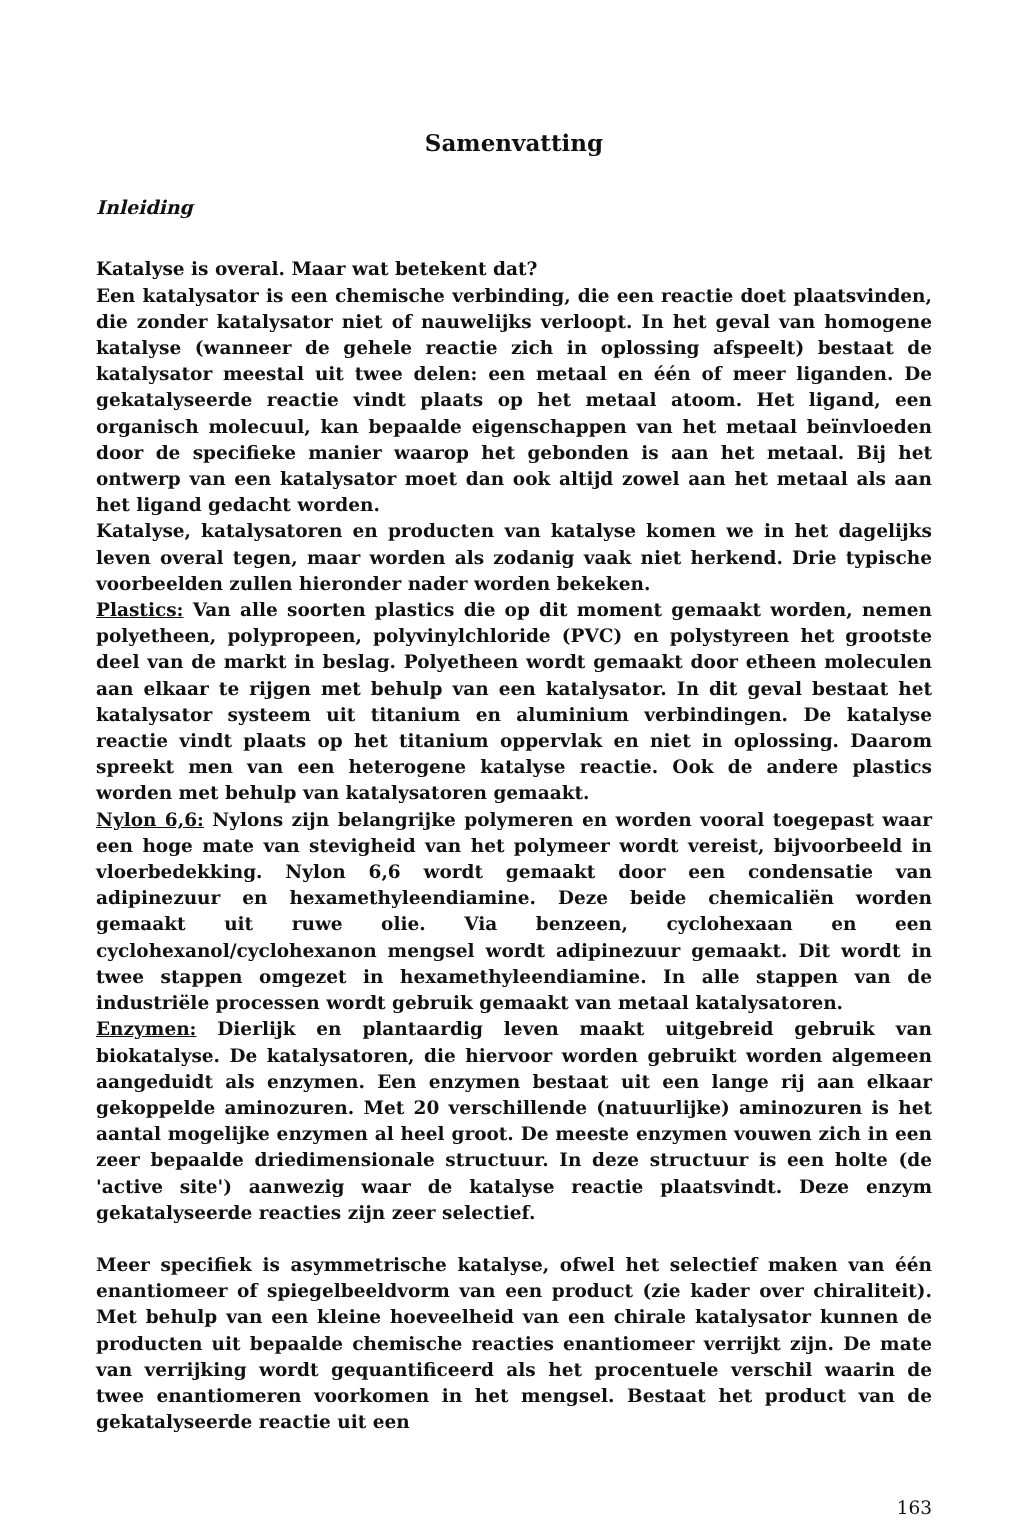Samenvatting
Inleiding
Katalyse is overal. Maar wat betekent dat?
Een katalysator is een chemische verbinding, die een reactie doet plaatsvinden, die zonder katalysator niet of nauwelijks verloopt. In het geval van homogene katalyse (wanneer de gehele reactie zich in oplossing afspeelt) bestaat de katalysator meestal uit twee delen: een metaal en één of meer liganden. De gekatalyseerde reactie vindt plaats op het metaal atoom. Het ligand, een organisch molecuul, kan bepaalde eigenschappen van het metaal beïnvloeden door de specifieke manier waarop het gebonden is aan het metaal. Bij het ontwerp van een katalysator moet dan ook altijd zowel aan het metaal als aan het ligand gedacht worden.
Katalyse, katalysatoren en producten van katalyse komen we in het dagelijks leven overal tegen, maar worden als zodanig vaak niet herkend. Drie typische voorbeelden zullen hieronder nader worden bekeken.
Plastics: Van alle soorten plastics die op dit moment gemaakt worden, nemen polyetheen, polypropeen, polyvinylchloride (PVC) en polystyreen het grootste deel van de markt in beslag. Polyetheen wordt gemaakt door etheen moleculen aan elkaar te rijgen met behulp van een katalysator. In dit geval bestaat het katalysator systeem uit titanium en aluminium verbindingen. De katalyse reactie vindt plaats op het titanium oppervlak en niet in oplossing. Daarom spreekt men van een heterogene katalyse reactie. Ook de andere plastics worden met behulp van katalysatoren gemaakt.
Nylon 6,6: Nylons zijn belangrijke polymeren en worden vooral toegepast waar een hoge mate van stevigheid van het polymeer wordt vereist, bijvoorbeeld in vloerbedekking. Nylon 6,6 wordt gemaakt door een condensatie van adipinezuur en hexamethyleendiamine. Deze beide chemicaliën worden gemaakt uit ruwe olie. Via benzeen, cyclohexaan en een cyclohexanol/cyclohexanon mengsel wordt adipinezuur gemaakt. Dit wordt in twee stappen omgezet in hexamethyleendiamine. In alle stappen van de industriële processen wordt gebruik gemaakt van metaal katalysatoren.
Enzymen: Dierlijk en plantaardig leven maakt uitgebreid gebruik van biokatalyse. De katalysatoren, die hiervoor worden gebruikt worden algemeen aangeduidt als enzymen. Een enzymen bestaat uit een lange rij aan elkaar gekoppelde aminozuren. Met 20 verschillende (natuurlijke) aminozuren is het aantal mogelijke enzymen al heel groot. De meeste enzymen vouwen zich in een zeer bepaalde driedimensionale structuur. In deze structuur is een holte (de 'active site') aanwezig waar de katalyse reactie plaatsvindt. Deze enzym gekatalyseerde reacties zijn zeer selectief.
Meer specifiek is asymmetrische katalyse, ofwel het selectief maken van één enantiomeer of spiegelbeeldvorm van een product (zie kader over chiraliteit). Met behulp van een kleine hoeveelheid van een chirale katalysator kunnen de producten uit bepaalde chemische reacties enantiomeer verrijkt zijn. De mate van verrijking wordt gequantificeerd als het procentuele verschil waarin de twee enantiomeren voorkomen in het mengsel. Bestaat het product van de gekatalyseerde reactie uit een
163